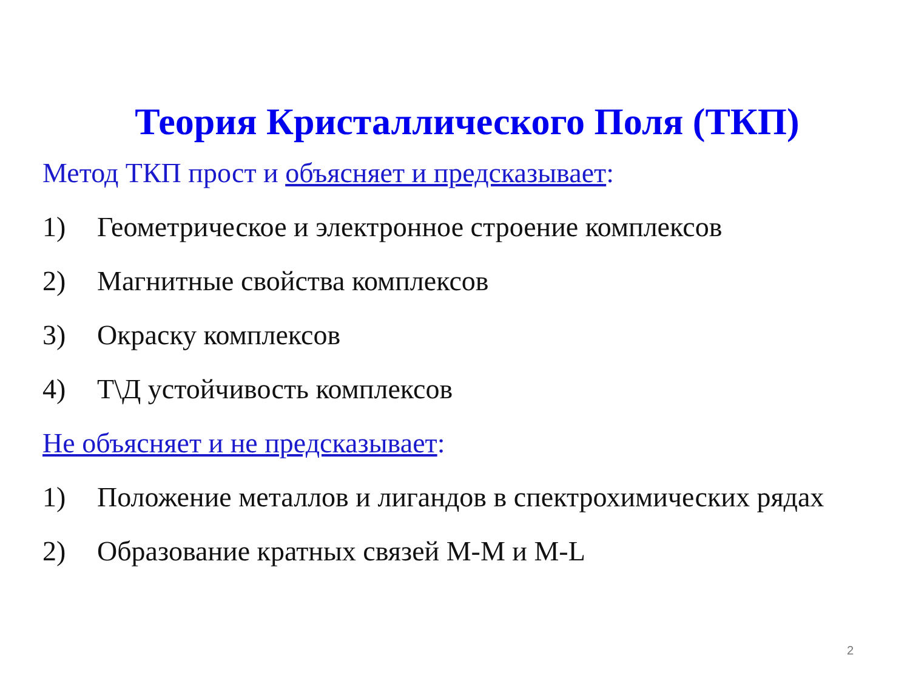Теория Кристаллического Поля (ТКП)
Метод ТКП прост и объясняет и предсказывает:
1) Геометрическое и электронное строение комплексов
2) Магнитные свойства комплексов
3) Окраску комплексов
4) Т\Д устойчивость комплексов
Не объясняет и не предсказывает:
1) Положение металлов и лигандов в спектрохимических рядах
2) Образование кратных связей M-M и M-L
2